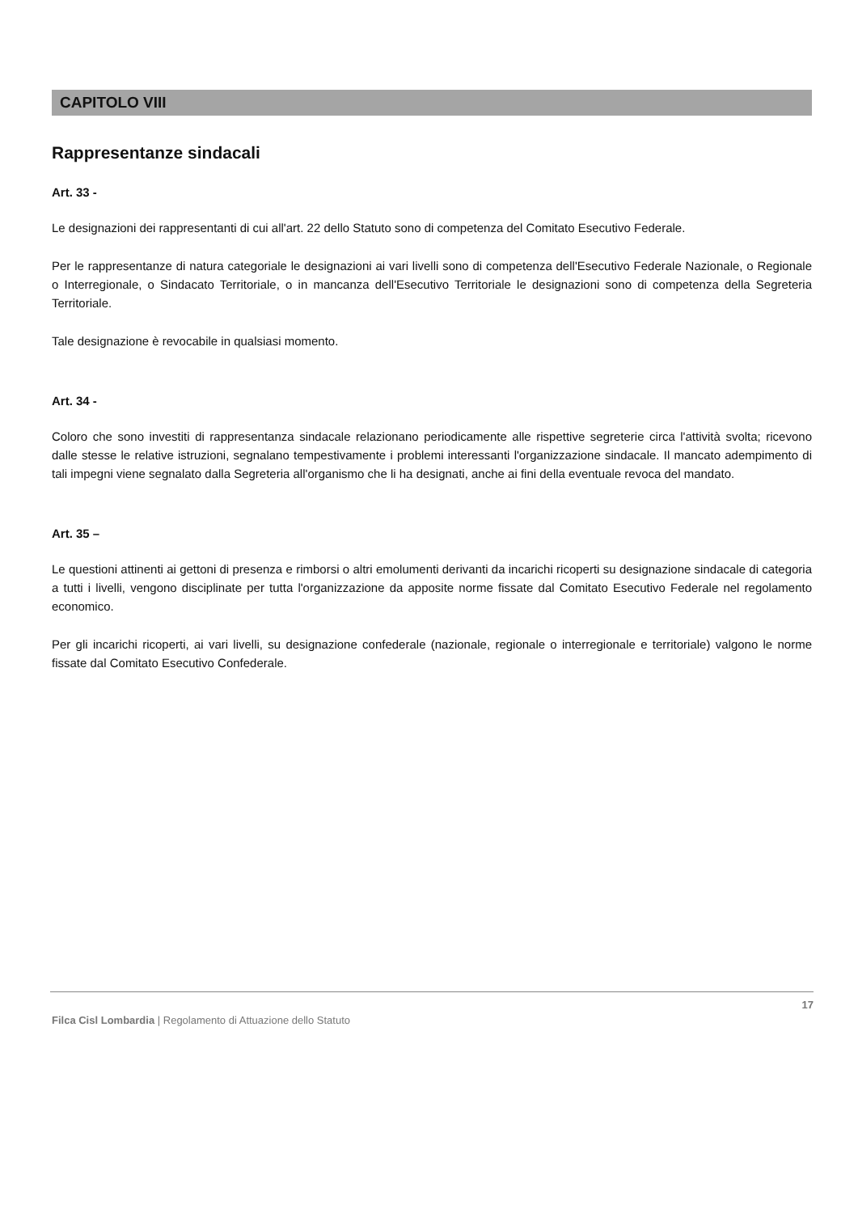CAPITOLO VIII
Rappresentanze sindacali
Art. 33 -
Le designazioni dei rappresentanti di cui all'art. 22 dello Statuto sono di competenza del Comitato Esecutivo Federale.
Per le rappresentanze di natura categoriale le designazioni ai vari livelli sono di competenza dell'Esecutivo Federale Nazionale, o Regionale o Interregionale, o Sindacato Territoriale, o in mancanza dell'Esecutivo Territoriale le designazioni sono di competenza della Segreteria Territoriale.
Tale designazione è revocabile in qualsiasi momento.
Art. 34 -
Coloro che sono investiti di rappresentanza sindacale relazionano periodicamente alle rispettive segreterie circa l'attività svolta; ricevono dalle stesse le relative istruzioni, segnalano tempestivamente i problemi interessanti l'organizzazione sindacale. Il mancato adempimento di tali impegni viene segnalato dalla Segreteria all'organismo che li ha designati, anche ai fini della eventuale revoca del mandato.
Art. 35 –
Le questioni attinenti ai gettoni di presenza e rimborsi o altri emolumenti derivanti da incarichi ricoperti su designazione sindacale di categoria a tutti i livelli, vengono disciplinate per tutta l'organizzazione da apposite norme fissate dal Comitato Esecutivo Federale nel regolamento economico.
Per gli incarichi ricoperti, ai vari livelli, su designazione confederale (nazionale, regionale o interregionale e territoriale) valgono le norme fissate dal Comitato Esecutivo Confederale.
17
Filca Cisl Lombardia | Regolamento di Attuazione dello Statuto